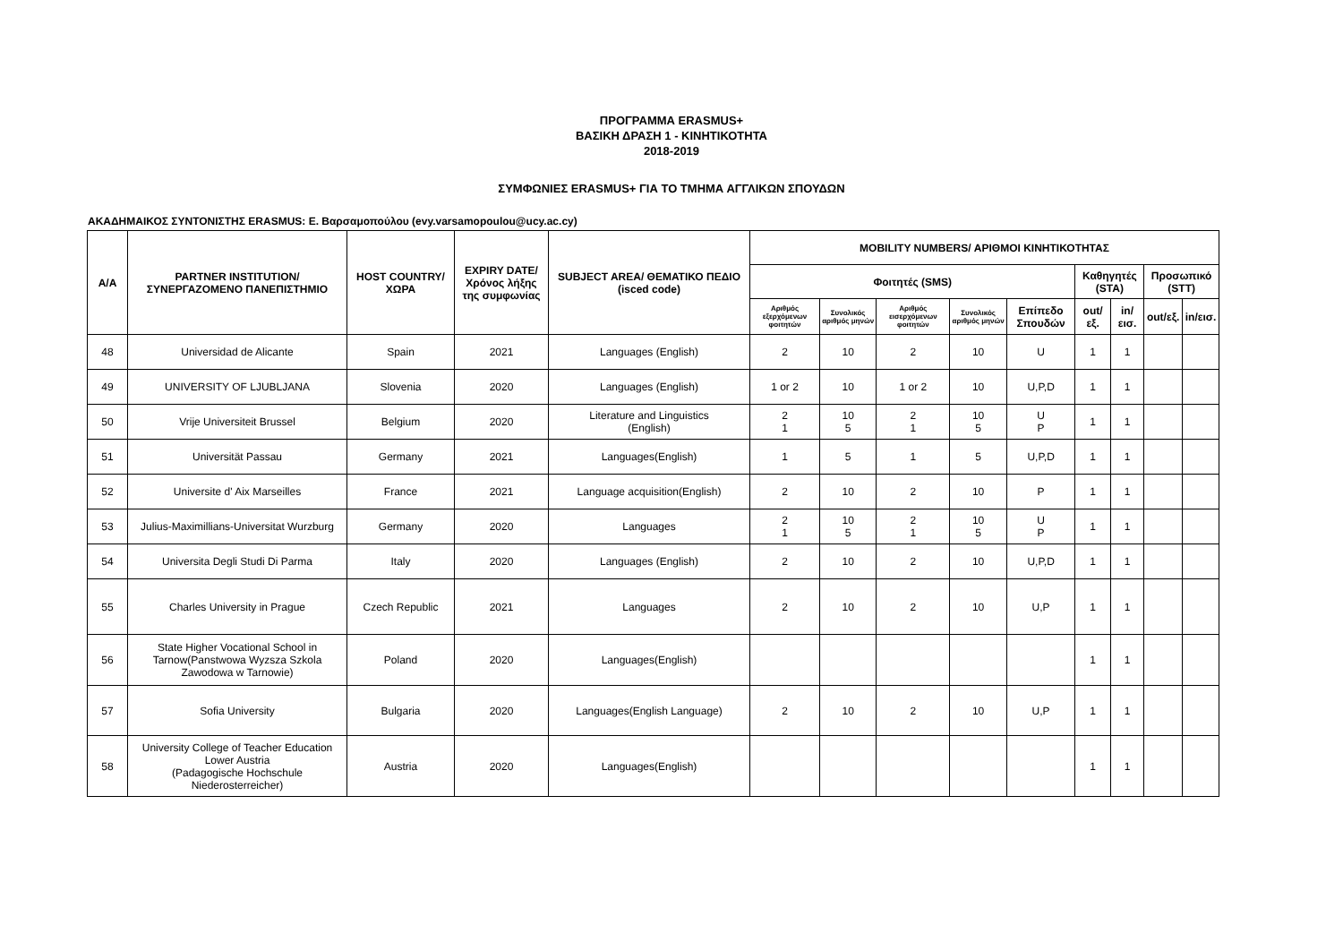ΠΡΟΓΡΑΜΜΑ ERASMUS+
ΒΑΣΙΚΗ ΔΡΑΣΗ 1 - ΚΙΝΗΤΙΚΟΤΗΤΑ
2018-2019
ΣΥΜΦΩΝΙΕΣ ERASMUS+ ΓΙΑ ΤΟ ΤΜΗΜΑ ΑΓΓΛΙΚΩΝ ΣΠΟΥΔΩΝ
ΑΚΑΔΗΜΑΙΚΟΣ ΣΥΝΤΟΝΙΣΤΗΣ ERASMUS: Ε. Βαρσαμοπούλου (evy.varsamopoulou@ucy.ac.cy)
| A/A | PARTNER INSTITUTION/ ΣΥΝΕΡΓΑΖΟΜΕΝΟ ΠΑΝΕΠΙΣΤΗΜΙΟ | HOST COUNTRY/ ΧΩΡΑ | EXPIRY DATE/ Χρόνος λήξης της συμφωνίας | SUBJECT AREA/ ΘΕΜΑΤΙΚΟ ΠΕΔΙΟ (isced code) | MOBILITY NUMBERS/ ΑΡΙΘΜΟΙ ΚΙΝΗΤΙΚΟΤΗΤΑΣ | | | | | | | | |
| --- | --- | --- | --- | --- | --- | --- | --- | --- | --- | --- | --- | --- | --- |
| | | | | | Φοιτητές (SMS) | | | | | Καθηγητές (STA) | | Προσωπικό (STT) | |
| | | | | | Αριθμός εξερχόμενων φοιτητών | Συνολικός αριθμός μηνών | Αριθμός εισερχόμενων φοιτητών | Συνολικός αριθμός μηνών | Επίπεδο Σπουδών | out/εξ. | in/εισ. | out/εξ. | in/εισ. |
| 48 | Universidad de Alicante | Spain | 2021 | Languages (English) | 2 | 10 | 2 | 10 | U | 1 | 1 | | |
| 49 | UNIVERSITY OF LJUBLJANA | Slovenia | 2020 | Languages (English) | 1 or 2 | 10 | 1 or 2 | 10 | U,P,D | 1 | 1 | | |
| 50 | Vrije Universiteit Brussel | Belgium | 2020 | Literature and Linguistics (English) | 2 1 | 10 5 | 2 1 | 10 5 | U P | 1 | 1 | | |
| 51 | Universität Passau | Germany | 2021 | Languages(English) | 1 | 5 | 1 | 5 | U,P,D | 1 | 1 | | |
| 52 | Universite d' Aix Marseilles | France | 2021 | Language acquisition(English) | 2 | 10 | 2 | 10 | P | 1 | 1 | | |
| 53 | Julius-Maximillians-Universitat Wurzburg | Germany | 2020 | Languages | 2 1 | 10 5 | 2 1 | 10 5 | U P | 1 | 1 | | |
| 54 | Universita Degli Studi Di Parma | Italy | 2020 | Languages (English) | 2 | 10 | 2 | 10 | U,P,D | 1 | 1 | | |
| 55 | Charles University in Prague | Czech Republic | 2021 | Languages | 2 | 10 | 2 | 10 | U,P | 1 | 1 | | |
| 56 | State Higher Vocational School in Tarnow(Panstwowa Wyzsza Szkola Zawodowa w Tarnowie) | Poland | 2020 | Languages(English) | | | | | | 1 | 1 | | |
| 57 | Sofia University | Bulgaria | 2020 | Languages(English Language) | 2 | 10 | 2 | 10 | U,P | 1 | 1 | | |
| 58 | University College of Teacher Education Lower Austria (Padagogische Hochschule Niederosterreicher) | Austria | 2020 | Languages(English) | | | | | | 1 | 1 | | |